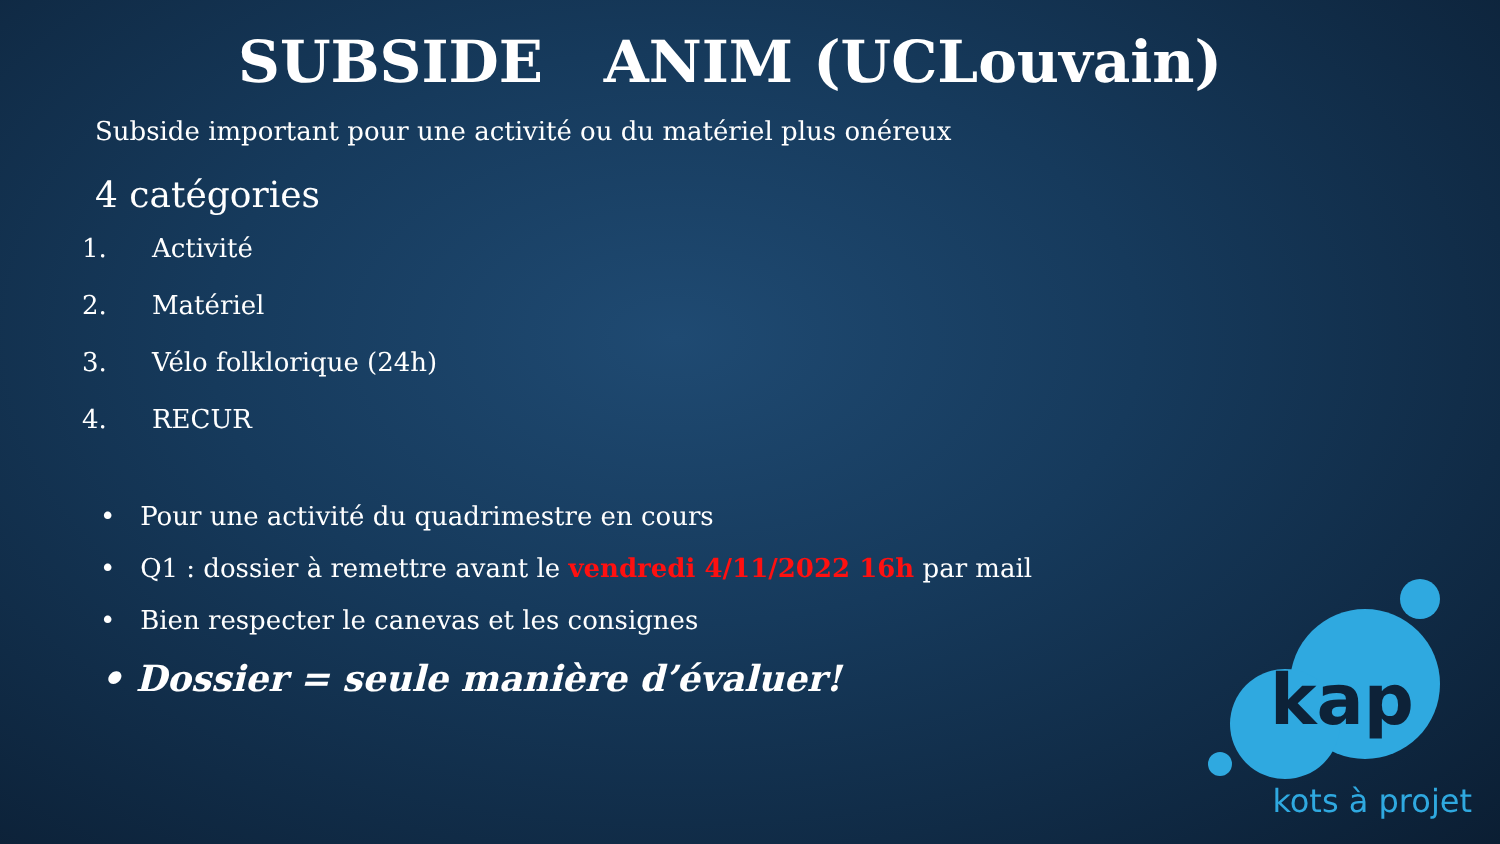SUBSIDE ANIM (UCLouvain)
Subside important pour une activité ou du matériel plus onéreux
4 catégories
1. Activité
2. Matériel
3. Vélo folklorique (24h)
4. RECUR
• Pour une activité du quadrimestre en cours
• Q1 : dossier à remettre avant le vendredi 4/11/2022 16h par mail
• Bien respecter le canevas et les consignes
• Dossier = seule manière d’évaluer!
kap
kots à projet